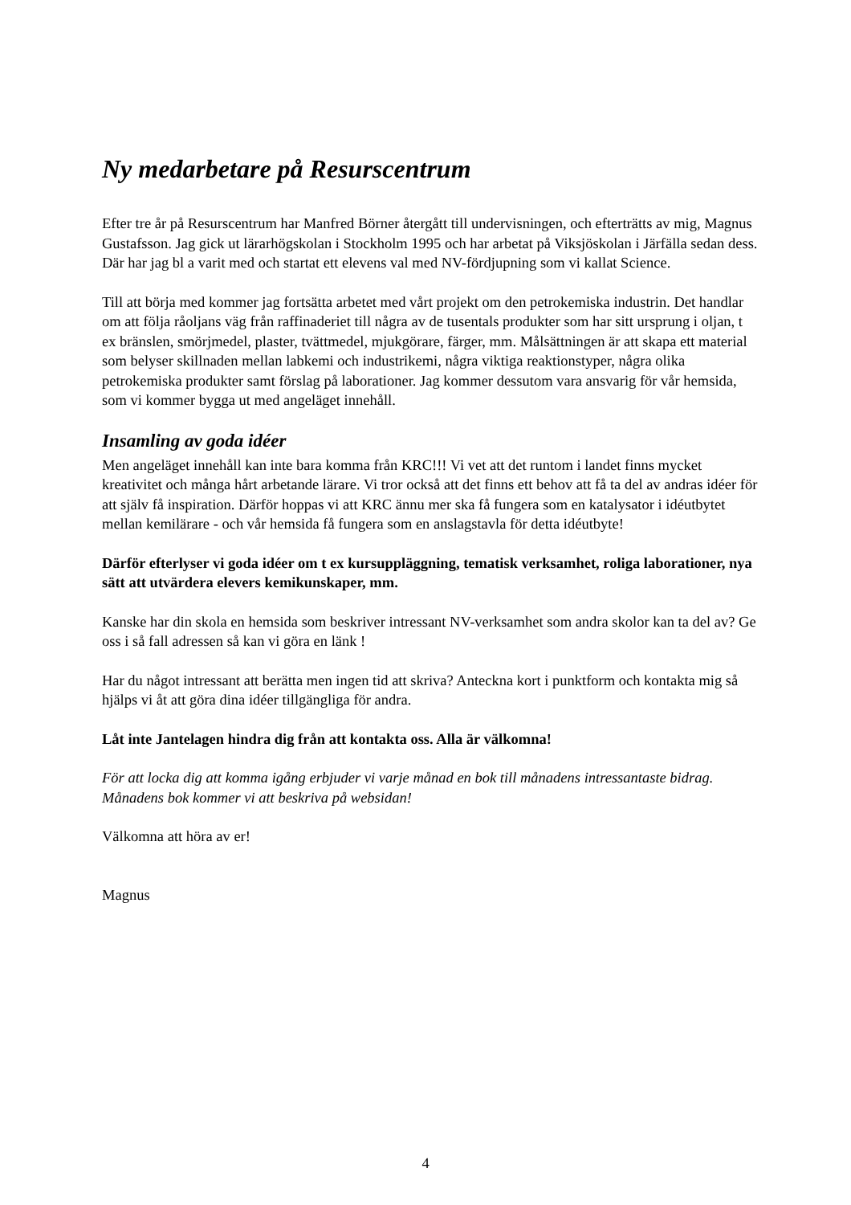Ny medarbetare på Resurscentrum
Efter tre år på Resurscentrum har Manfred Börner återgått till undervisningen, och efterträtts av mig, Magnus Gustafsson. Jag gick ut lärarhögskolan i Stockholm 1995 och har arbetat på Viksjöskolan i Järfälla sedan dess. Där har jag bl a varit med och startat ett elevens val med NV-fördjupning som vi kallat Science.
Till att börja med kommer jag fortsätta arbetet med vårt projekt om den petrokemiska industrin. Det handlar om att följa råoljans väg från raffinaderiet till några av de tusentals produkter som har sitt ursprung i oljan, t ex bränslen, smörjmedel, plaster, tvättmedel, mjukgörare, färger, mm. Målsättningen är att skapa ett material som belyser skillnaden mellan labkemi och industrikemi, några viktiga reaktionstyper, några olika petrokemiska produkter samt förslag på laborationer. Jag kommer dessutom vara ansvarig för vår hemsida, som vi kommer bygga ut med angeläget innehåll.
Insamling av goda idéer
Men angeläget innehåll kan inte bara komma från KRC!!! Vi vet att det runtom i landet finns mycket kreativitet och många hårt arbetande lärare. Vi tror också att det finns ett behov att få ta del av andras idéer för att själv få inspiration. Därför hoppas vi att KRC ännu mer ska få fungera som en katalysator i idéutbytet mellan kemilärare - och vår hemsida få fungera som en anslagstavla för detta idéutbyte!
Därför efterlyser vi goda idéer om t ex kursuppläggning, tematisk verksamhet, roliga laborationer, nya sätt att utvärdera elevers kemikunskaper, mm.
Kanske har din skola en hemsida som beskriver intressant NV-verksamhet som andra skolor kan ta del av? Ge oss i så fall adressen så kan vi göra en länk !
Har du något intressant att berätta men ingen tid att skriva? Anteckna kort i punktform och kontakta mig så hjälps vi åt att göra dina idéer tillgängliga för andra.
Låt inte Jantelagen hindra dig från att kontakta oss. Alla är välkomna!
För att locka dig att komma igång erbjuder vi varje månad en bok till månadens intressantaste bidrag. Månadens bok kommer vi att beskriva på websidan!
Välkomna att höra av er!
Magnus
4